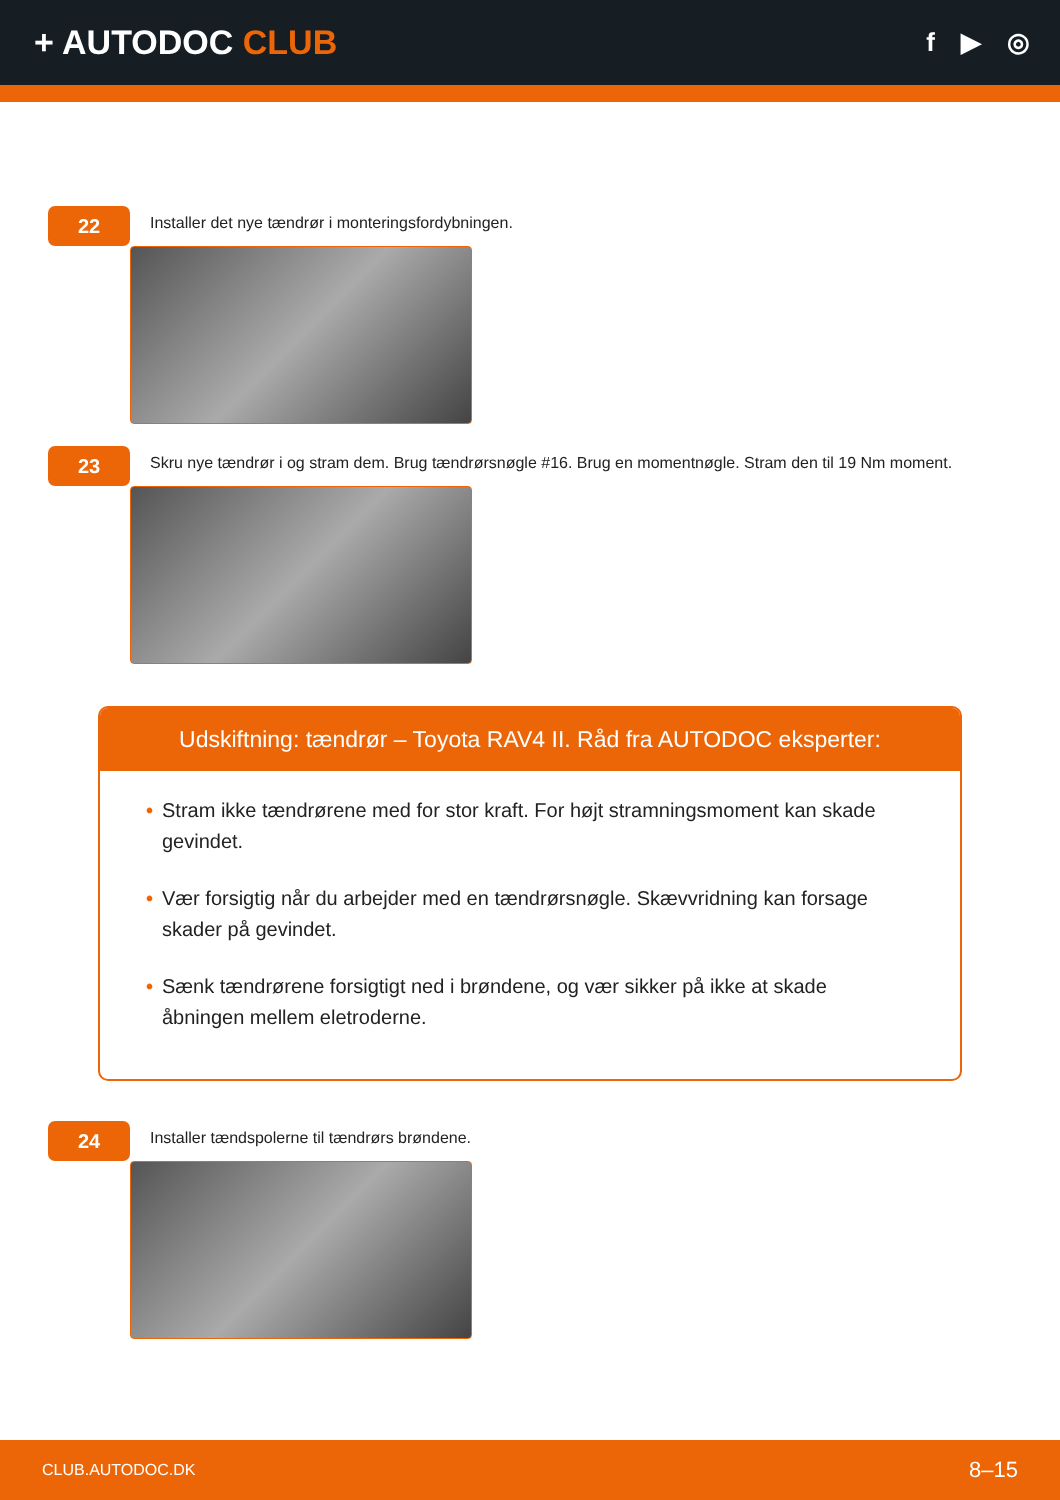+ AUTODOC CLUB
f ▶ ◎
22
Installer det nye tændrør i monteringsfordybningen.
23
Skru nye tændrør i og stram dem. Brug tændrørsnøgle #16. Brug en momentnøgle. Stram den til 19 Nm moment.
Udskiftning: tændrør – Toyota RAV4 II. Råd fra AUTODOC eksperter:
• Stram ikke tændrørene med for stor kraft. For højt stramningsmoment kan skade gevindet.
• Vær forsigtig når du arbejder med en tændrørsnøgle. Skævvridning kan forsage skader på gevindet.
• Sænk tændrørene forsigtigt ned i brøndene, og vær sikker på ikke at skade åbningen mellem eletroderne.
24
Installer tændspolerne til tændrørs brøndene.
CLUB.AUTODOC.DK 8–15